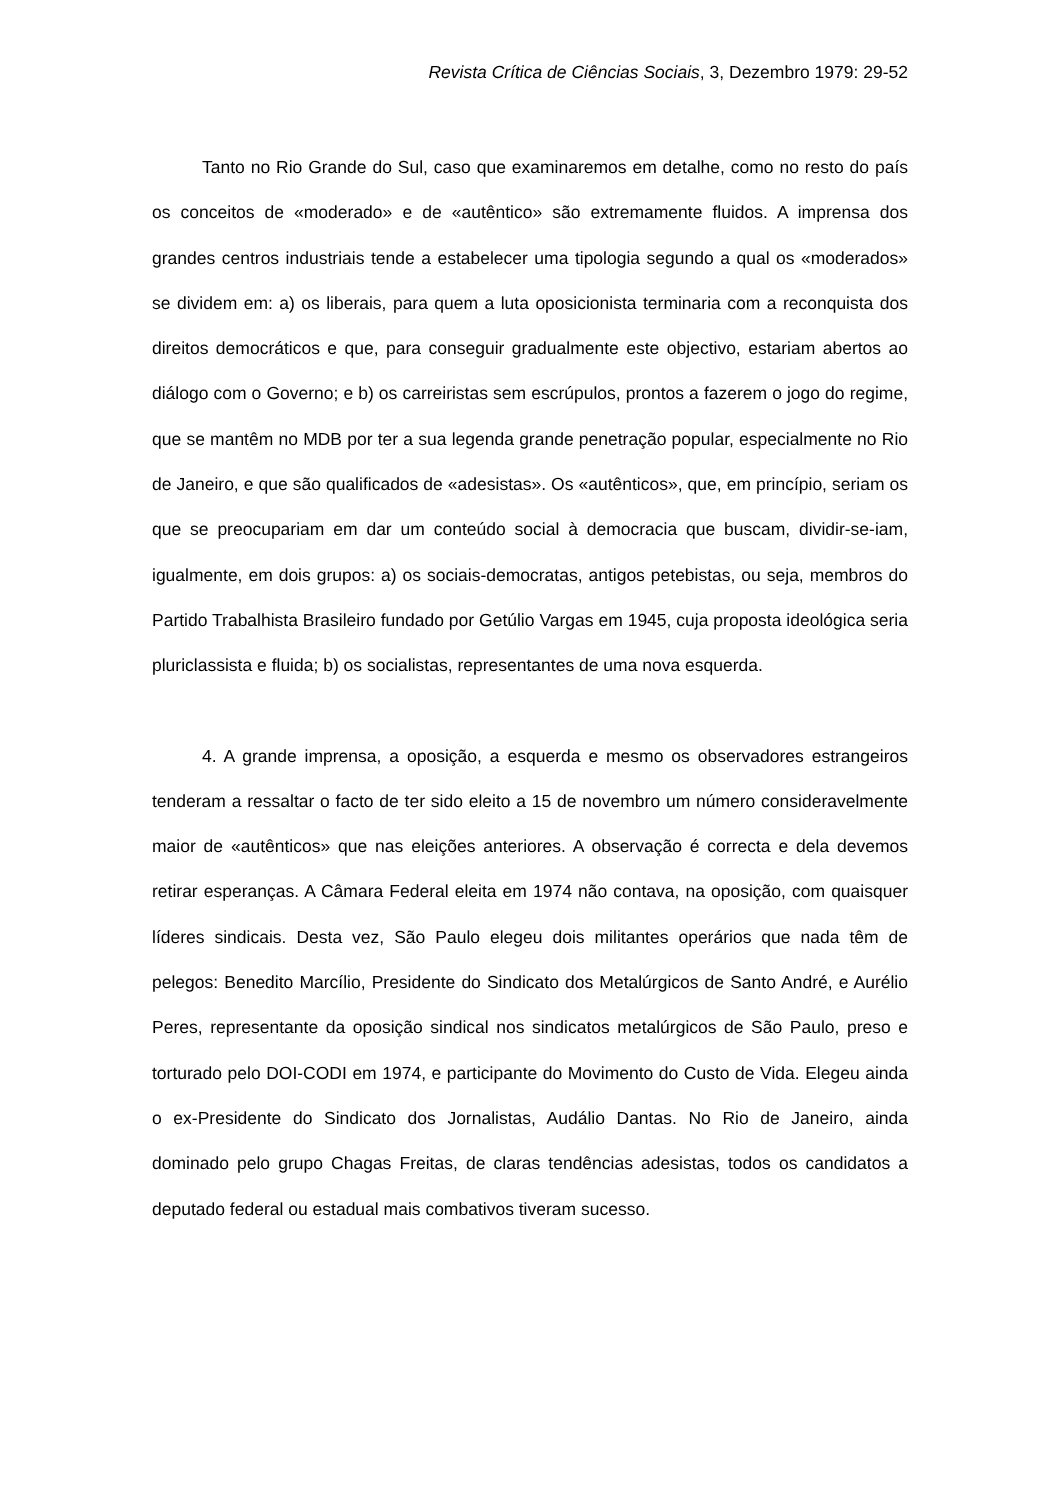Revista Crítica de Ciências Sociais, 3, Dezembro 1979: 29-52
Tanto no Rio Grande do Sul, caso que examinaremos em detalhe, como no resto do país os conceitos de «moderado» e de «autêntico» são extremamente fluidos. A imprensa dos grandes centros industriais tende a estabelecer uma tipologia segundo a qual os «moderados» se dividem em: a) os liberais, para quem a luta oposicionista terminaria com a reconquista dos direitos democráticos e que, para conseguir gradualmente este objectivo, estariam abertos ao diálogo com o Governo; e b) os carreiristas sem escrúpulos, prontos a fazerem o jogo do regime, que se mantêm no MDB por ter a sua legenda grande penetração popular, especialmente no Rio de Janeiro, e que são qualificados de «adesistas». Os «autênticos», que, em princípio, seriam os que se preocupariam em dar um conteúdo social à democracia que buscam, dividir-se-iam, igualmente, em dois grupos: a) os sociais-democratas, antigos petebistas, ou seja, membros do Partido Trabalhista Brasileiro fundado por Getúlio Vargas em 1945, cuja proposta ideológica seria pluriclassista e fluida; b) os socialistas, representantes de uma nova esquerda.
4. A grande imprensa, a oposição, a esquerda e mesmo os observadores estrangeiros tenderam a ressaltar o facto de ter sido eleito a 15 de novembro um número consideravelmente maior de «autênticos» que nas eleições anteriores. A observação é correcta e dela devemos retirar esperanças. A Câmara Federal eleita em 1974 não contava, na oposição, com quaisquer líderes sindicais. Desta vez, São Paulo elegeu dois militantes operários que nada têm de pelegos: Benedito Marcílio, Presidente do Sindicato dos Metalúrgicos de Santo André, e Aurélio Peres, representante da oposição sindical nos sindicatos metalúrgicos de São Paulo, preso e torturado pelo DOI-CODI em 1974, e participante do Movimento do Custo de Vida. Elegeu ainda o ex-Presidente do Sindicato dos Jornalistas, Audálio Dantas. No Rio de Janeiro, ainda dominado pelo grupo Chagas Freitas, de claras tendências adesistas, todos os candidatos a deputado federal ou estadual mais combativos tiveram sucesso.